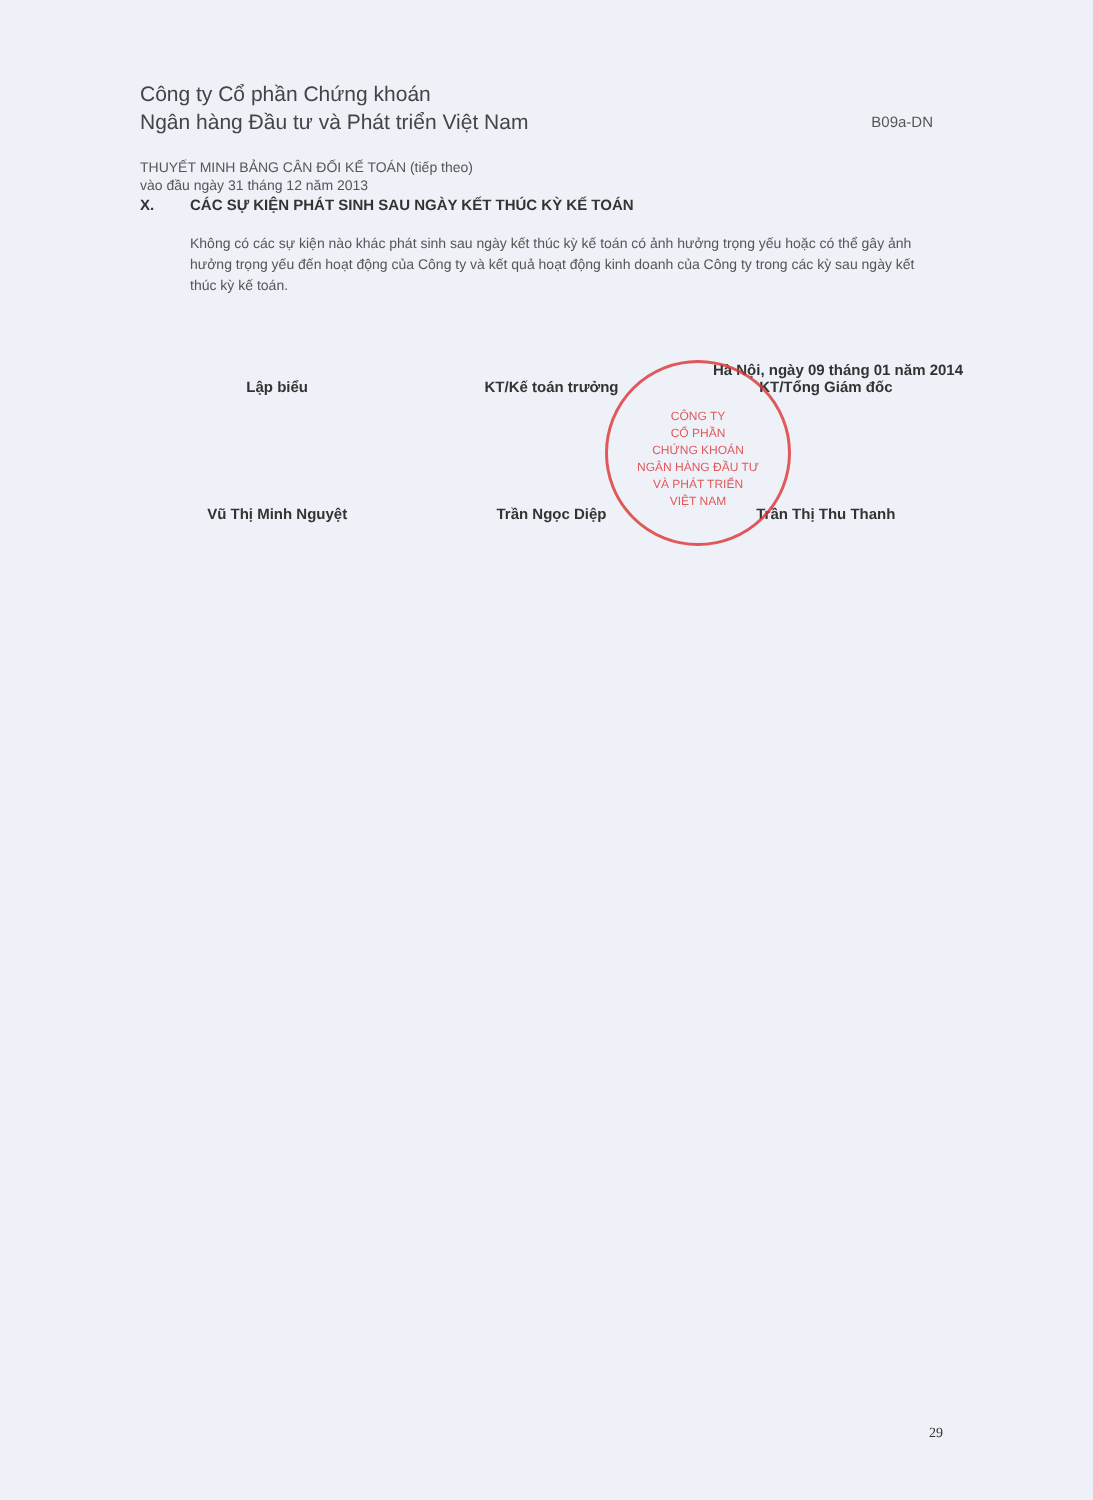Công ty Cổ phần Chứng khoán
Ngân hàng Đầu tư và Phát triển Việt Nam
B09a-DN
THUYẾT MINH BẢNG CÂN ĐỐI KẾ TOÁN (tiếp theo)
vào đầu ngày 31 tháng 12 năm 2013
X. CÁC SỰ KIỆN PHÁT SINH SAU NGÀY KẾT THÚC KỲ KẾ TOÁN
Không có các sự kiện nào khác phát sinh sau ngày kết thúc kỳ kế toán có ảnh hưởng trọng yếu hoặc có thể gây ảnh hưởng trọng yếu đến hoạt động của Công ty và kết quả hoạt động kinh doanh của Công ty trong các kỳ sau ngày kết thúc kỳ kế toán.
Hà Nội, ngày 09 tháng 01 năm 2014
Lập biểu
Vũ Thị Minh Nguyệt
KT/Kế toán trưởng
Trần Ngọc Diệp
KT/Tổng Giám đốc
Trần Thị Thu Thanh
CÔNG TY
CỔ PHẦN
CHỨNG KHOÁN
NGÂN HÀNG ĐẦU TƯ
VÀ PHÁT TRIỂN
VIỆT NAM
29